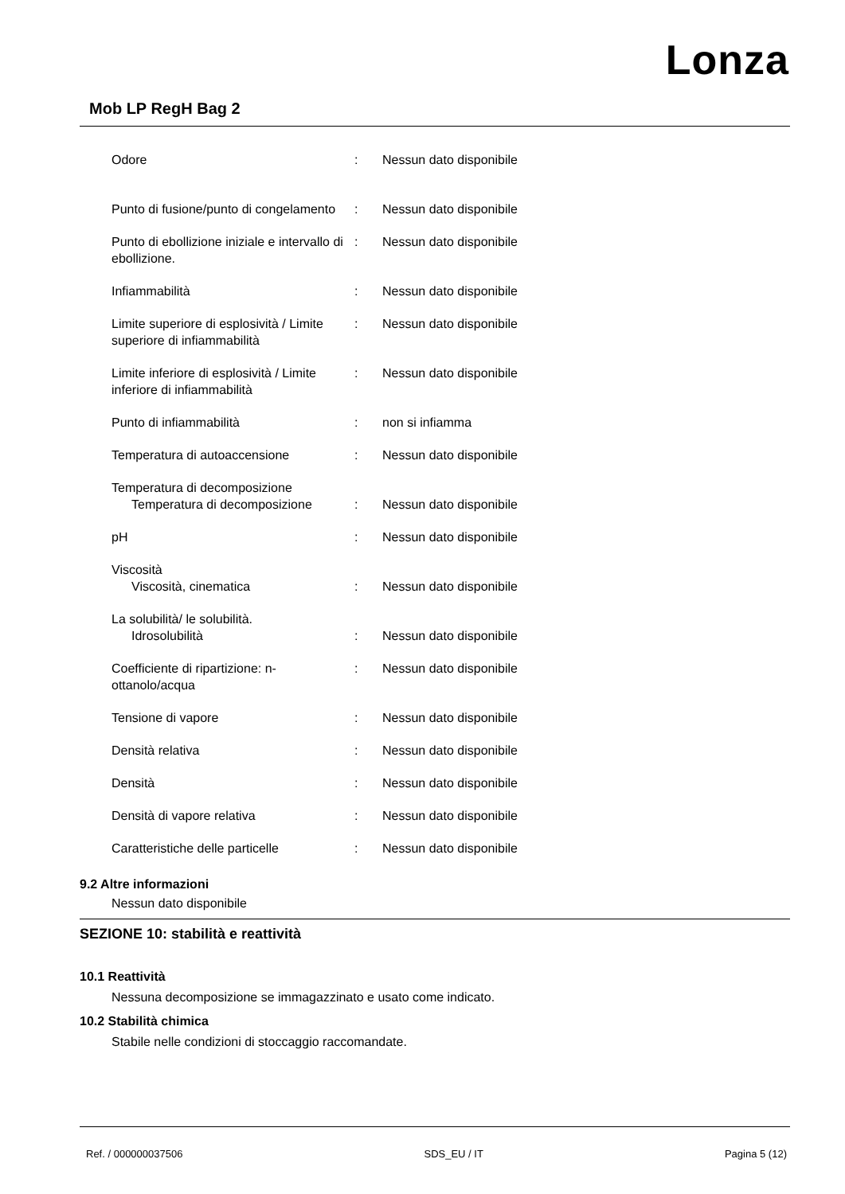Lonza
Mob LP RegH Bag 2
| Odore | : | Nessun dato disponibile |
| Punto di fusione/punto di congelamento | : | Nessun dato disponibile |
| Punto di ebollizione iniziale e intervallo di ebollizione. | : | Nessun dato disponibile |
| Infiammabilità | : | Nessun dato disponibile |
| Limite superiore di esplosività / Limite superiore di infiammabilità | : | Nessun dato disponibile |
| Limite inferiore di esplosività / Limite inferiore di infiammabilità | : | Nessun dato disponibile |
| Punto di infiammabilità | : | non si infiamma |
| Temperatura di autoaccensione | : | Nessun dato disponibile |
| Temperatura di decomposizione | | |
| Temperatura di decomposizione | : | Nessun dato disponibile |
| pH | : | Nessun dato disponibile |
| Viscosità | | |
| Viscosità, cinematica | : | Nessun dato disponibile |
| La solubilità/ le solubilità. | | |
| Idrosolubilità | : | Nessun dato disponibile |
| Coefficiente di ripartizione: n-ottanolo/acqua | : | Nessun dato disponibile |
| Tensione di vapore | : | Nessun dato disponibile |
| Densità relativa | : | Nessun dato disponibile |
| Densità | : | Nessun dato disponibile |
| Densità di vapore relativa | : | Nessun dato disponibile |
| Caratteristiche delle particelle | : | Nessun dato disponibile |
9.2 Altre informazioni
Nessun dato disponibile
SEZIONE 10: stabilità e reattività
10.1 Reattività
Nessuna decomposizione se immagazzinato e usato come indicato.
10.2 Stabilità chimica
Stabile nelle condizioni di stoccaggio raccomandate.
Ref. / 000000037506 SDS_EU / IT Pagina 5 (12)